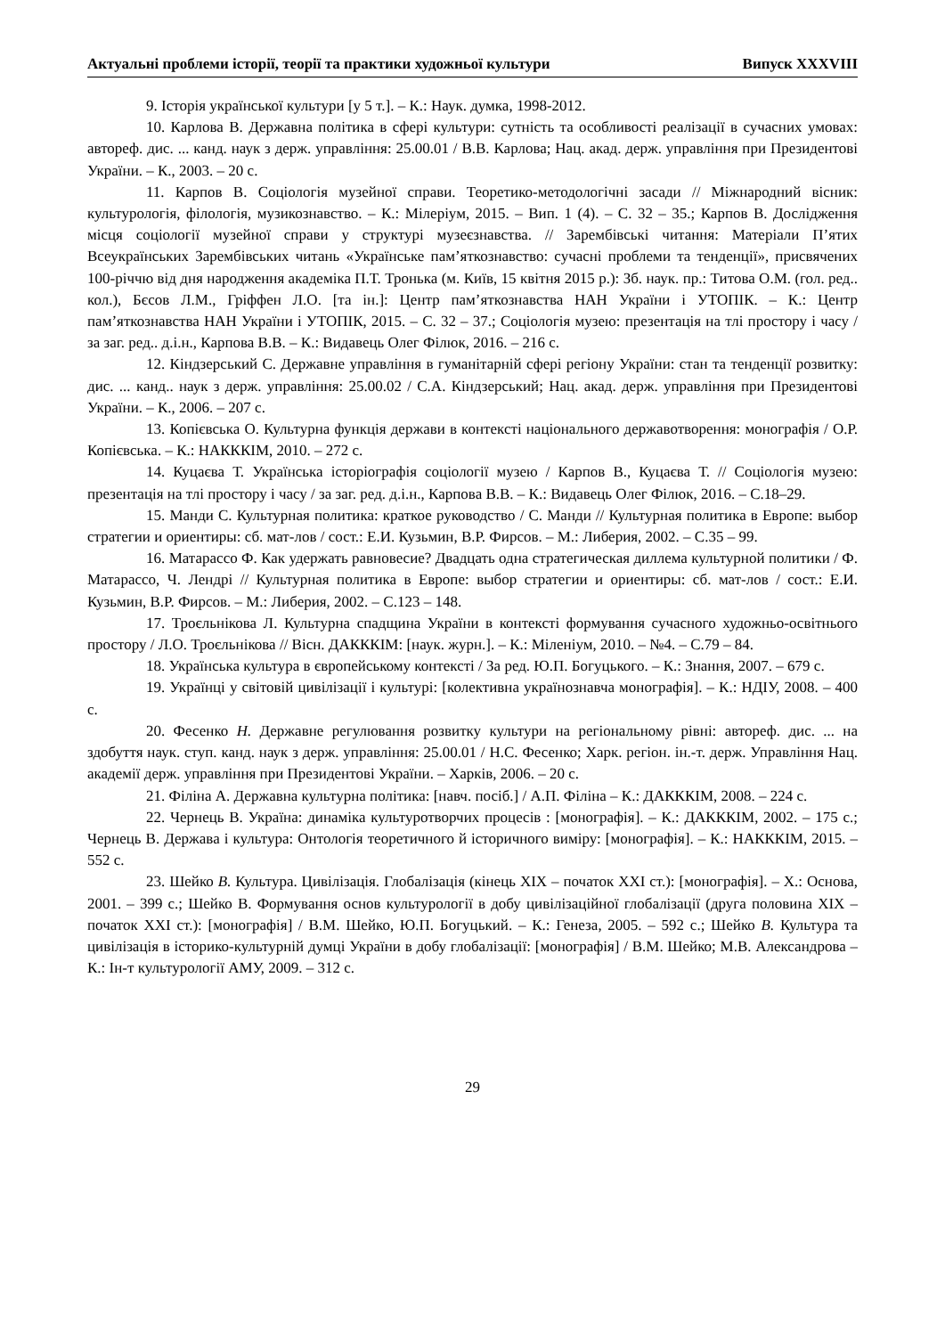Актуальні проблеми історії, теорії та практики художньої культури Випуск XXXVIII
9. Історія української культури [у 5 т.]. – К.: Наук. думка, 1998-2012.
10. Карлова В. Державна політика в сфері культури: сутність та особливості реалізації в сучасних умовах: автореф. дис. ... канд. наук з держ. управління: 25.00.01 / В.В. Карлова; Нац. акад. держ. управління при Президентові України. – К., 2003. – 20 с.
11. Карпов В. Соціологія музейної справи. Теоретико-методологічні засади // Міжнародний вісник: культурологія, філологія, музикознавство. – К.: Мілеріум, 2015. – Вип. 1 (4). – С. 32 – 35.; Карпов В. Дослідження місця соціології музейної справи у структурі музеєзнавства. // Зарембівські читання: Матеріали П’ятих Всеукраїнських Зарембівських читань «Українське пам’яткознавство: сучасні проблеми та тенденції», присвячених 100-річчю від дня народження академіка П.Т. Тронька (м. Київ, 15 квітня 2015 р.): Зб. наук. пр.: Титова О.М. (гол. ред.. кол.), Бєсов Л.М., Гріффен Л.О. [та ін.]: Центр пам’яткознавства НАН України і УТОПІК. – К.: Центр пам’яткознавства НАН України і УТОПІК, 2015. – С. 32 – 37.; Соціологія музею: презентація на тлі простору і часу / за заг. ред.. д.і.н., Карпова В.В. – К.: Видавець Олег Філюк, 2016. – 216 с.
12. Кіндзерський С. Державне управління в гуманітарній сфері регіону України: стан та тенденції розвитку: дис. ... канд.. наук з держ. управління: 25.00.02 / С.А. Кіндзерський; Нац. акад. держ. управління при Президентові України. – К., 2006. – 207 с.
13. Копієвська О. Культурна функція держави в контексті національного державотворення: монографія / О.Р. Копієвська. – К.: НАКККІМ, 2010. – 272 с.
14. Куцаєва Т. Українська історіографія соціології музею / Карпов В., Куцаєва Т. // Соціологія музею: презентація на тлі простору і часу / за заг. ред. д.і.н., Карпова В.В. – К.: Видавець Олег Філюк, 2016. – С.18–29.
15. Манди С. Культурная политика: краткое руководство / С. Манди // Культурная политика в Европе: выбор стратегии и ориентиры: сб. мат-лов / сост.: Е.И. Кузьмин, В.Р. Фирсов. – М.: Либерия, 2002. – С.35 – 99.
16. Матарассо Ф. Как удержать равновесие? Двадцать одна стратегическая диллема культурной политики / Ф. Матарассо, Ч. Лендрі // Культурная политика в Европе: выбор стратегии и ориентиры: сб. мат-лов / сост.: Е.И. Кузьмин, В.Р. Фирсов. – М.: Либерия, 2002. – С.123 – 148.
17. Троєльнікова Л. Культурна спадщина України в контексті формування сучасного художньо-освітнього простору / Л.О. Троєльнікова // Вісн. ДАКККІМ: [наук. журн.]. – К.: Міленіум, 2010. – №4. – С.79 – 84.
18. Українська культура в європейському контексті / За ред. Ю.П. Богуцького. – К.: Знання, 2007. – 679 с.
19. Українці у світовій цивілізації і культурі: [колективна українознавча монографія]. – К.: НДІУ, 2008. – 400 с.
20. Фесенко Н. Державне регулювання розвитку культури на регіональному рівні: автореф. дис. ... на здобуття наук. ступ. канд. наук з держ. управління: 25.00.01 / Н.С. Фесенко; Харк. регіон. ін.-т. держ. Управління Нац. академії держ. управління при Президентові України. – Харків, 2006. – 20 с.
21. Філіна А. Державна культурна політика: [навч. посіб.] / А.П. Філіна – К.: ДАКККІМ, 2008. – 224 с.
22. Чернець В. Україна: динаміка культуротворчих процесів : [монографія]. – К.: ДАКККІМ, 2002. – 175 с.; Чернець В. Держава і культура: Онтологія теоретичного й історичного виміру: [монографія]. – К.: НАКККІМ, 2015. – 552 с.
23. Шейко В. Культура. Цивілізація. Глобалізація (кінець XIX – початок XXI ст.): [монографія]. – Х.: Основа, 2001. – 399 с.; Шейко В. Формування основ культурології в добу цивілізаційної глобалізації (друга половина XIX – початок XXI ст.): [монографія] / В.М. Шейко, Ю.П. Богуцький. – К.: Генеза, 2005. – 592 с.; Шейко В. Культура та цивілізація в історико-культурній думці України в добу глобалізації: [монографія] / В.М. Шейко; М.В. Александрова – К.: Ін-т культурології АМУ, 2009. – 312 с.
29